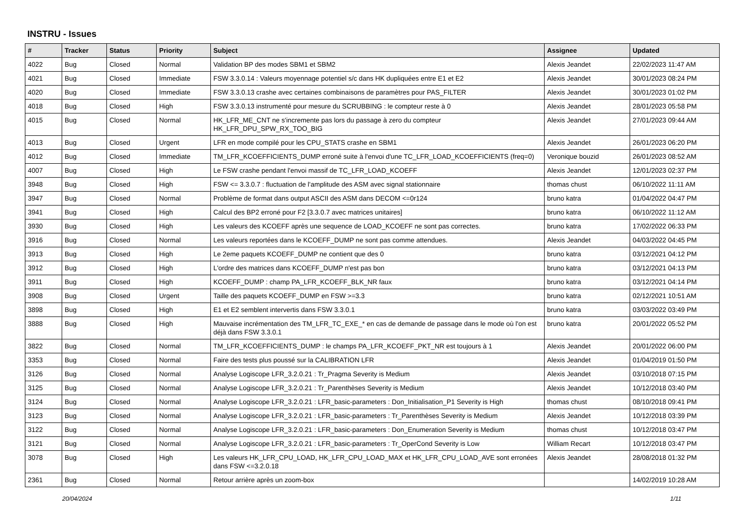INSTRU - Issues
| # | Tracker | Status | Priority | Subject | Assignee | Updated |
| --- | --- | --- | --- | --- | --- | --- |
| 4022 | Bug | Closed | Normal | Validation BP des modes SBM1 et SBM2 | Alexis Jeandet | 22/02/2023 11:47 AM |
| 4021 | Bug | Closed | Immediate | FSW 3.3.0.14 : Valeurs moyennage potentiel s/c dans HK dupliquées entre E1 et E2 | Alexis Jeandet | 30/01/2023 08:24 PM |
| 4020 | Bug | Closed | Immediate | FSW 3.3.0.13 crashe avec certaines combinaisons de paramètres pour PAS_FILTER | Alexis Jeandet | 30/01/2023 01:02 PM |
| 4018 | Bug | Closed | High | FSW 3.3.0.13 instrumenté pour mesure du SCRUBBING : le compteur reste à 0 | Alexis Jeandet | 28/01/2023 05:58 PM |
| 4015 | Bug | Closed | Normal | HK_LFR_ME_CNT ne s'incremente pas lors du passage à zero du compteur HK_LFR_DPU_SPW_RX_TOO_BIG | Alexis Jeandet | 27/01/2023 09:44 AM |
| 4013 | Bug | Closed | Urgent | LFR en mode compilé pour les CPU_STATS crashe en SBM1 | Alexis Jeandet | 26/01/2023 06:20 PM |
| 4012 | Bug | Closed | Immediate | TM_LFR_KCOEFFICIENTS_DUMP erroné suite à l'envoi d'une TC_LFR_LOAD_KCOEFFICIENTS (freq=0) | Veronique bouzid | 26/01/2023 08:52 AM |
| 4007 | Bug | Closed | High | Le FSW crashe pendant l'envoi massif de TC_LFR_LOAD_KCOEFF | Alexis Jeandet | 12/01/2023 02:37 PM |
| 3948 | Bug | Closed | High | FSW <= 3.3.0.7 : fluctuation de l'amplitude des ASM avec signal stationnaire | thomas chust | 06/10/2022 11:11 AM |
| 3947 | Bug | Closed | Normal | Problème de format dans output ASCII des ASM dans DECOM <=0r124 | bruno katra | 01/04/2022 04:47 PM |
| 3941 | Bug | Closed | High | Calcul des BP2 erroné pour F2 [3.3.0.7 avec matrices unitaires] | bruno katra | 06/10/2022 11:12 AM |
| 3930 | Bug | Closed | High | Les valeurs des KCOEFF après une sequence de LOAD_KCOEFF ne sont pas correctes. | bruno katra | 17/02/2022 06:33 PM |
| 3916 | Bug | Closed | Normal | Les valeurs reportées dans le KCOEFF_DUMP ne sont pas comme attendues. | Alexis Jeandet | 04/03/2022 04:45 PM |
| 3913 | Bug | Closed | High | Le 2eme paquets KCOEFF_DUMP ne contient que des 0 | bruno katra | 03/12/2021 04:12 PM |
| 3912 | Bug | Closed | High | L'ordre des matrices dans KCOEFF_DUMP n'est pas bon | bruno katra | 03/12/2021 04:13 PM |
| 3911 | Bug | Closed | High | KCOEFF_DUMP : champ PA_LFR_KCOEFF_BLK_NR faux | bruno katra | 03/12/2021 04:14 PM |
| 3908 | Bug | Closed | Urgent | Taille des paquets KCOEFF_DUMP en FSW >=3.3 | bruno katra | 02/12/2021 10:51 AM |
| 3898 | Bug | Closed | High | E1 et E2 semblent intervertis dans FSW 3.3.0.1 | bruno katra | 03/03/2022 03:49 PM |
| 3888 | Bug | Closed | High | Mauvaise incrémentation des TM_LFR_TC_EXE_* en cas de demande de passage dans le mode où l'on est déjà dans FSW 3.3.0.1 | bruno katra | 20/01/2022 05:52 PM |
| 3822 | Bug | Closed | Normal | TM_LFR_KCOEFFICIENTS_DUMP : le champs PA_LFR_KCOEFF_PKT_NR est toujours à 1 | Alexis Jeandet | 20/01/2022 06:00 PM |
| 3353 | Bug | Closed | Normal | Faire des tests plus poussé sur la CALIBRATION LFR | Alexis Jeandet | 01/04/2019 01:50 PM |
| 3126 | Bug | Closed | Normal | Analyse Logiscope LFR_3.2.0.21 : Tr_Pragma Severity is Medium | Alexis Jeandet | 03/10/2018 07:15 PM |
| 3125 | Bug | Closed | Normal | Analyse Logiscope LFR_3.2.0.21 : Tr_Parenthèses Severity is Medium | Alexis Jeandet | 10/12/2018 03:40 PM |
| 3124 | Bug | Closed | Normal | Analyse Logiscope LFR_3.2.0.21 : LFR_basic-parameters : Don_Initialisation_P1 Severity is High | thomas chust | 08/10/2018 09:41 PM |
| 3123 | Bug | Closed | Normal | Analyse Logiscope LFR_3.2.0.21 : LFR_basic-parameters : Tr_Parenthèses Severity is Medium | Alexis Jeandet | 10/12/2018 03:39 PM |
| 3122 | Bug | Closed | Normal | Analyse Logiscope LFR_3.2.0.21 : LFR_basic-parameters : Don_Enumeration Severity is Medium | thomas chust | 10/12/2018 03:47 PM |
| 3121 | Bug | Closed | Normal | Analyse Logiscope LFR_3.2.0.21 : LFR_basic-parameters : Tr_OperCond Severity is Low | William Recart | 10/12/2018 03:47 PM |
| 3078 | Bug | Closed | High | Les valeurs HK_LFR_CPU_LOAD, HK_LFR_CPU_LOAD_MAX et HK_LFR_CPU_LOAD_AVE sont erronées dans FSW <=3.2.0.18 | Alexis Jeandet | 28/08/2018 01:32 PM |
| 2361 | Bug | Closed | Normal | Retour arrière après un zoom-box | | 14/02/2019 10:28 AM |
20/04/2024 1/11